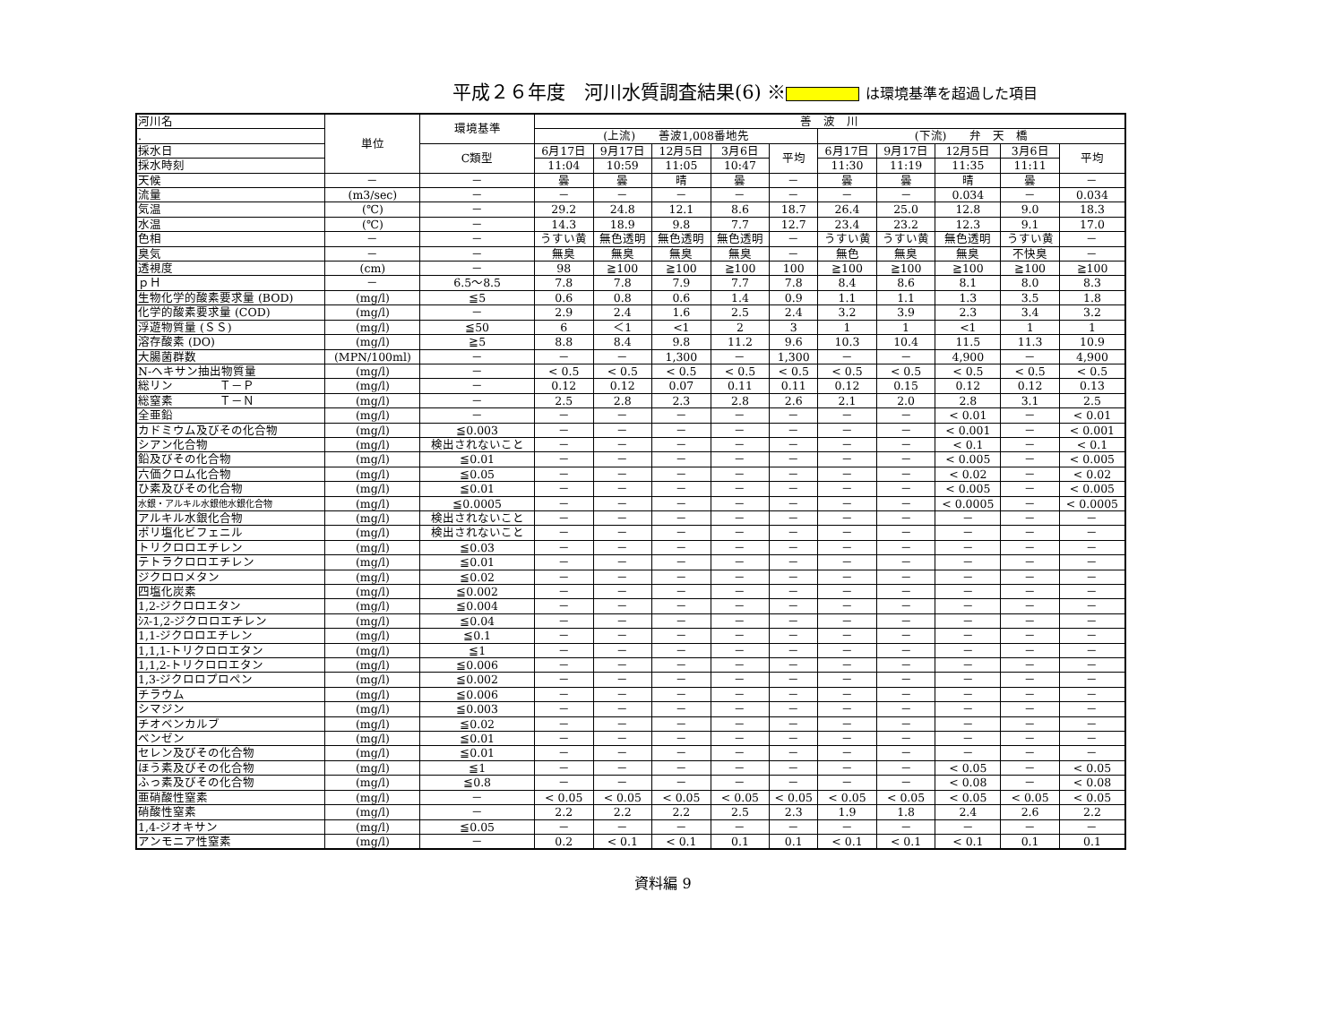平成２６年度　河川水質調査結果(6) ※ は環境基準を超過した項目
| 河川名 | 単位 | 環境基準 | 善 波 川 | | | | | | | | | |
| --- | --- | --- | --- | --- | --- | --- | --- | --- | --- | --- | --- | --- |
| . | | | (上流) 善波1,008番地先 | | | | | (下流) 弁 天 橋 | | | | |
| 採水日 | | C類型 | 6月17日 | 9月17日 | 12月5日 | 3月6日 | 平均 | 6月17日 | 9月17日 | 12月5日 | 3月6日 | 平均 |
| 採水時刻 | | | 11:04 | 10:59 | 11:05 | 10:47 | | 11:30 | 11:19 | 11:35 | 11:11 | |
| 天候 | － | － | 曇 | 曇 | 晴 | 曇 | － | 曇 | 曇 | 晴 | 曇 | － |
| 流量 | (m3/sec) | － | － | － | － | － | － | － | － | 0.034 | － | 0.034 |
| 気温 | (℃) | － | 29.2 | 24.8 | 12.1 | 8.6 | 18.7 | 26.4 | 25.0 | 12.8 | 9.0 | 18.3 |
| 水温 | (℃) | － | 14.3 | 18.9 | 9.8 | 7.7 | 12.7 | 23.4 | 23.2 | 12.3 | 9.1 | 17.0 |
| 色相 | － | － | うすい黄 | 無色透明 | 無色透明 | 無色透明 | － | うすい黄 | うすい黄 | 無色透明 | うすい黄 | － |
| 臭気 | － | － | 無臭 | 無臭 | 無臭 | 無臭 | － | 無色 | 無臭 | 無臭 | 不快臭 | － |
| 透視度 | (cm) | － | 98 | ≧100 | ≧100 | ≧100 | 100 | ≧100 | ≧100 | ≧100 | ≧100 | ≧100 |
| ｐＨ | － | 6.5～8.5 | 7.8 | 7.8 | 7.9 | 7.7 | 7.8 | 8.4 | 8.6 | 8.1 | 8.0 | 8.3 |
| 生物化学的酸素要求量 (BOD) | (mg/l) | ≦5 | 0.6 | 0.8 | 0.6 | 1.4 | 0.9 | 1.1 | 1.1 | 1.3 | 3.5 | 1.8 |
| 化学的酸素要求量 (COD) | (mg/l) | － | 2.9 | 2.4 | 1.6 | 2.5 | 2.4 | 3.2 | 3.9 | 2.3 | 3.4 | 3.2 |
| 浮遊物質量 (ＳＳ) | (mg/l) | ≦50 | 6 | ＜1 | <1 | 2 | 3 | 1 | 1 | <1 | 1 | 1 |
| 溶存酸素 (DO) | (mg/l) | ≧5 | 8.8 | 8.4 | 9.8 | 11.2 | 9.6 | 10.3 | 10.4 | 11.5 | 11.3 | 10.9 |
| 大腸菌群数 | (MPN/100ml) | － | － | － | 1,300 | － | 1,300 | － | － | 4,900 | － | 4,900 |
| N-ヘキサン抽出物質量 | (mg/l) | － | < 0.5 | < 0.5 | < 0.5 | < 0.5 | < 0.5 | < 0.5 | < 0.5 | < 0.5 | < 0.5 | < 0.5 |
| 総リン Ｔ－Ｐ | (mg/l) | － | 0.12 | 0.12 | 0.07 | 0.11 | 0.11 | 0.12 | 0.15 | 0.12 | 0.12 | 0.13 |
| 総窒素 Ｔ－Ｎ | (mg/l) | － | 2.5 | 2.8 | 2.3 | 2.8 | 2.6 | 2.1 | 2.0 | 2.8 | 3.1 | 2.5 |
| 全亜鉛 | (mg/l) | － | － | － | － | － | － | － | － | < 0.01 | － | < 0.01 |
| カドミウム及びその化合物 | (mg/l) | ≦0.003 | － | － | － | － | － | － | － | < 0.001 | － | < 0.001 |
| シアン化合物 | (mg/l) | 検出されないこと | － | － | － | － | － | － | － | < 0.1 | － | < 0.1 |
| 鉛及びその化合物 | (mg/l) | ≦0.01 | － | － | － | － | － | － | － | < 0.005 | － | < 0.005 |
| 六価クロム化合物 | (mg/l) | ≦0.05 | － | － | － | － | － | － | － | < 0.02 | － | < 0.02 |
| ひ素及びその化合物 | (mg/l) | ≦0.01 | － | － | － | － | － | － | － | < 0.005 | － | < 0.005 |
| 水銀・アルキル水銀他水銀化合物 | (mg/l) | ≦0.0005 | － | － | － | － | － | － | － | < 0.0005 | － | < 0.0005 |
| アルキル水銀化合物 | (mg/l) | 検出されないこと | － | － | － | － | － | － | － | － | － | － |
| ポリ塩化ビフェニル | (mg/l) | 検出されないこと | － | － | － | － | － | － | － | － | － | － |
| トリクロロエチレン | (mg/l) | ≦0.03 | － | － | － | － | － | － | － | － | － | － |
| テトラクロロエチレン | (mg/l) | ≦0.01 | － | － | － | － | － | － | － | － | － | － |
| ジクロロメタン | (mg/l) | ≦0.02 | － | － | － | － | － | － | － | － | － | － |
| 四塩化炭素 | (mg/l) | ≦0.002 | － | － | － | － | － | － | － | － | － | － |
| 1,2-ジクロロエタン | (mg/l) | ≦0.004 | － | － | － | － | － | － | － | － | － | － |
| ｼｽ-1,2-ジクロロエチレン | (mg/l) | ≦0.04 | － | － | － | － | － | － | － | － | － | － |
| 1,1-ジクロロエチレン | (mg/l) | ≦0.1 | － | － | － | － | － | － | － | － | － | － |
| 1,1,1-トリクロロエタン | (mg/l) | ≦1 | － | － | － | － | － | － | － | － | － | － |
| 1,1,2-トリクロロエタン | (mg/l) | ≦0.006 | － | － | － | － | － | － | － | － | － | － |
| 1,3-ジクロロプロペン | (mg/l) | ≦0.002 | － | － | － | － | － | － | － | － | － | － |
| チラウム | (mg/l) | ≦0.006 | － | － | － | － | － | － | － | － | － | － |
| シマジン | (mg/l) | ≦0.003 | － | － | － | － | － | － | － | － | － | － |
| チオベンカルブ | (mg/l) | ≦0.02 | － | － | － | － | － | － | － | － | － | － |
| ベンゼン | (mg/l) | ≦0.01 | － | － | － | － | － | － | － | － | － | － |
| セレン及びその化合物 | (mg/l) | ≦0.01 | － | － | － | － | － | － | － | － | － | － |
| ほう素及びその化合物 | (mg/l) | ≦1 | － | － | － | － | － | － | － | < 0.05 | － | < 0.05 |
| ふっ素及びその化合物 | (mg/l) | ≦0.8 | － | － | － | － | － | － | － | < 0.08 | － | < 0.08 |
| 亜硝酸性窒素 | (mg/l) | － | < 0.05 | < 0.05 | < 0.05 | < 0.05 | < 0.05 | < 0.05 | < 0.05 | < 0.05 | < 0.05 | < 0.05 |
| 硝酸性窒素 | (mg/l) | － | 2.2 | 2.2 | 2.2 | 2.5 | 2.3 | 1.9 | 1.8 | 2.4 | 2.6 | 2.2 |
| 1,4-ジオキサン | (mg/l) | ≦0.05 | － | － | － | － | － | － | － | － | － | － |
| アンモニア性窒素 | (mg/l) | － | 0.2 | < 0.1 | < 0.1 | 0.1 | 0.1 | < 0.1 | < 0.1 | < 0.1 | 0.1 | 0.1 |
資料編 9